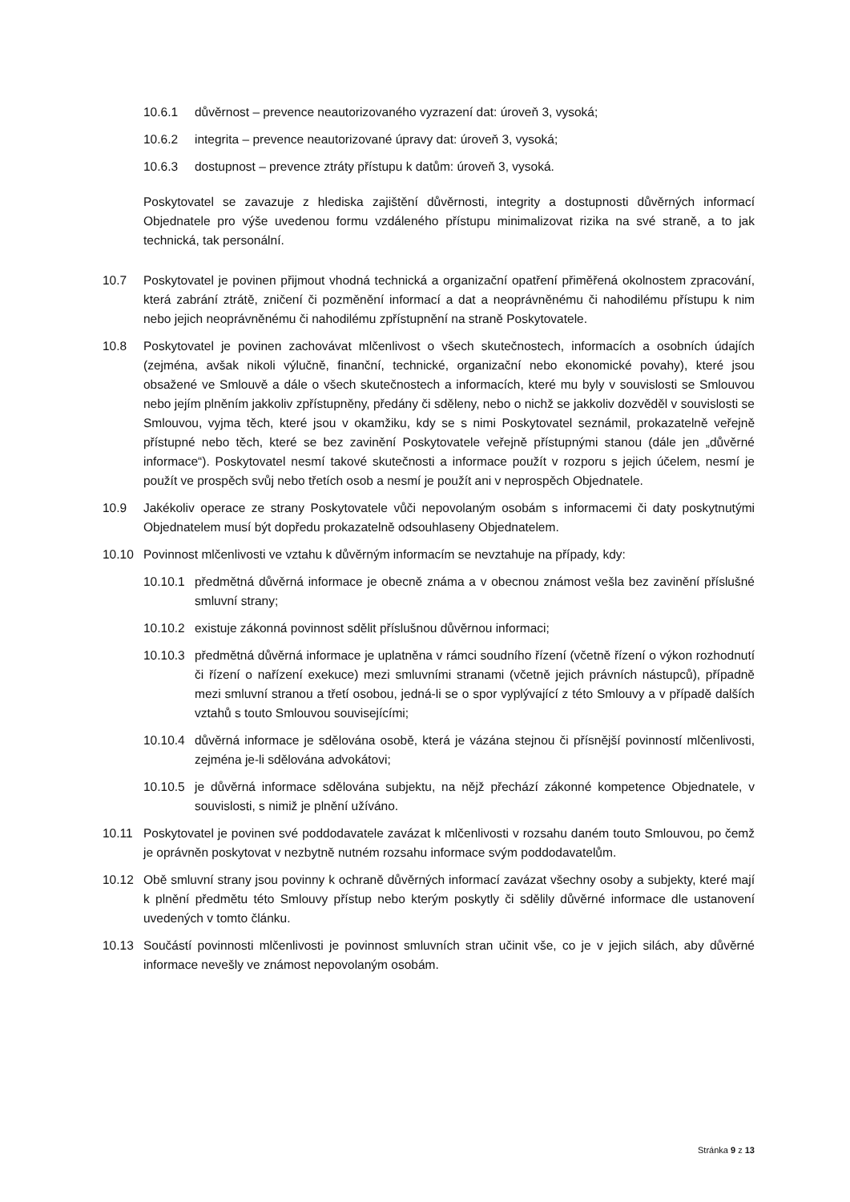10.6.1 důvěrnost – prevence neautorizovaného vyzrazení dat: úroveň 3, vysoká;
10.6.2 integrita – prevence neautorizované úpravy dat: úroveň 3, vysoká;
10.6.3 dostupnost – prevence ztráty přístupu k datům: úroveň 3, vysoká.
Poskytovatel se zavazuje z hlediska zajištění důvěrnosti, integrity a dostupnosti důvěrných informací Objednatele pro výše uvedenou formu vzdáleného přístupu minimalizovat rizika na své straně, a to jak technická, tak personální.
10.7 Poskytovatel je povinen přijmout vhodná technická a organizační opatření přiměřená okolnostem zpracování, která zabrání ztrátě, zničení či pozměnění informací a dat a neoprávněnému či nahodilému přístupu k nim nebo jejich neoprávněnému či nahodilému zpřístupnění na straně Poskytovatele.
10.8 Poskytovatel je povinen zachovávat mlčenlivost o všech skutečnostech, informacích a osobních údajích (zejména, avšak nikoli výlučně, finanční, technické, organizační nebo ekonomické povahy), které jsou obsažené ve Smlouvě a dále o všech skutečnostech a informacích, které mu byly v souvislosti se Smlouvou nebo jejím plněním jakkoliv zpřístupněny, předány či sděleny, nebo o nichž se jakkoliv dozvěděl v souvislosti se Smlouvou, vyjma těch, které jsou v okamžiku, kdy se s nimi Poskytovatel seznámil, prokazatelně veřejně přístupné nebo těch, které se bez zavinění Poskytovatele veřejně přístupnými stanou (dále jen „důvěrné informace“). Poskytovatel nesmí takové skutečnosti a informace použít v rozporu s jejich účelem, nesmí je použít ve prospěch svůj nebo třetích osob a nesmí je použít ani v neprospěch Objednatele.
10.9 Jakékoliv operace ze strany Poskytovatele vůči nepovolaným osobám s informacemi či daty poskytnutými Objednatelem musí být dopředu prokazatelně odsouhlaseny Objednatelem.
10.10 Povinnost mlčenlivosti ve vztahu k důvěrným informacím se nevztahuje na případy, kdy:
10.10.1 předmětná důvěrná informace je obecně známa a v obecnou známost vešla bez zavinění příslušné smluvní strany;
10.10.2 existuje zákonná povinnost sdělit příslušnou důvěrnou informaci;
10.10.3 předmětná důvěrná informace je uplatněna v rámci soudního řízení (včetně řízení o výkon rozhodnutí či řízení o nařízení exekuce) mezi smluvními stranami (včetně jejich právních nástupců), případně mezi smluvní stranou a třetí osobou, jedná-li se o spor vyplývající z této Smlouvy a v případě dalších vztahů s touto Smlouvou souvisejícími;
10.10.4 důvěrná informace je sdělována osobě, která je vázána stejnou či přísnější povinností mlčenlivosti, zejména je-li sdělována advokátovi;
10.10.5 je důvěrná informace sdělována subjektu, na nějž přechází zákonné kompetence Objednatele, v souvislosti, s nimiž je plnění užíváno.
10.11 Poskytovatel je povinen své poddodavatele zavázat k mlčenlivosti v rozsahu daném touto Smlouvou, po čemž je oprávněn poskytovat v nezbytně nutném rozsahu informace svým poddodavatelům.
10.12 Obě smluvní strany jsou povinny k ochraně důvěrných informací zavázat všechny osoby a subjekty, které mají k plnění předmětu této Smlouvy přístup nebo kterým poskytly či sdělily důvěrné informace dle ustanovení uvedených v tomto článku.
10.13 Součástí povinnosti mlčenlivosti je povinnost smluvních stran učinit vše, co je v jejich silách, aby důvěrné informace nevešly ve známost nepovolaným osobám.
Stránka 9 z 13